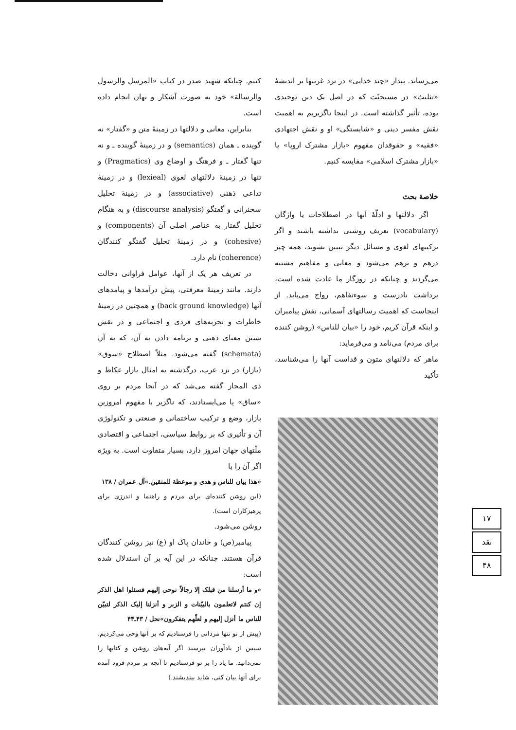می‌رساند. پندار «چند خدایی» در نزد غربیها بر اندیشهٔ «تثلیث» در مسیحیّت که در اصل یک دین توحیدی بوده، تأثیر گذاشته است. در اینجا ناگزیریم به اهمیت نقش مفسر دینی و «شایستگی» او و نقش اجتهادی «فقیه» و حقوقدان مفهوم «بازار مشترک اروپا» یا «بازار مشترک اسلامی» مقایسه کنیم.
خلاصهٔ بحث
اگر دلالتها و ادلّهٔ آنها در اصطلاحات یا واژگان (vocabulary) تعریف روشنی نداشته باشند و اگر ترکیبهای لغوی و مسائل دیگر تبیین نشوند، همه چیز درهم و برهم می‌شود و معانی و مفاهیم مشتبه می‌گردند و چنانکه در روزگار ما عادت شده است، برداشت نادرست و سوءتفاهم، رواج می‌یابد. از اینجاست که اهمیت رسالتهای آسمانی، نقش پیامبران و اینکه قرآن کریم، خود را «بیان للناس» (روشن کننده برای مردم) می‌نامد و می‌فرماید:
ماهر که دلالتهای متون و قداست آنها را می‌شناسد، تأکید
کنیم. چنانکه شهید صدر در کتاب «المرسل والرسول والرسالة» خود به صورت آشکار و نهان انجام داده است.
بنابراین، معانی و دلالتها در زمینهٔ متن و «گفتار» نه گوینده ـ همان (semantics) و در زمینهٔ گوینده ـ و نه تنها گفتار ـ و فرهنگ و اوضاع وی (Pragmatics) و تنها در زمینهٔ دلالتهای لغوی (lexieal) و در زمینهٔ تداعی ذهنی (associative) و در زمینهٔ تحلیل سخنرانی و گفتگو (discourse analysis) و به هنگام تحلیل گفتار به عناصر اصلی آن (components) و (cohesive) و در زمینهٔ تحلیل گفتگو کنندگان (coherence) نام دارد.
در تعریف هر یک از آنها، عوامل فراوانی دخالت دارند. مانند زمینهٔ معرفتی، پیش درآمدها و پیامدهای آنها (back ground knowledge) و همچنین در زمینهٔ خاطرات و تجربه‌های فردی و اجتماعی و در نقش بستن معنای ذهنی و برنامه دادن به آن، که به آن (schemata) گفته می‌شود. مثلاً اصطلاح «سوق» (بازار) در نزد عرب، درگذشته به امثال بازار عکاظ و ذی المجاز گفته می‌شد که در آنجا مردم بر روی «ساق» پا می‌ایستادند، که ناگزیر با مفهوم امروزین بازار، وضع و ترکیب ساختمانی و صنعتی و تکنولوژی آن و تأثیری که بر روابط سیاسی، اجتماعی و اقتصادی ملّتهای جهان امروز دارد، بسیار متفاوت است. به ویژه اگر آن را با
«هذا بیان للناس و هدی و موعظة للمتقین.»آل عمران / ۱۳۸
(این روشن کننده‌ای برای مردم و راهنما و اندرزی برای پرهیزکاران است).
روشن می‌شود.
پیامبر(ص) و خاندان پاک او (ع) نیز روشن کنندگان قرآن هستند. چنانکه در این آیه بر آن استدلال شده است:
«و ما أرسلنا من قبلک إلا رجالاً نوحی إلیهم فسئلوا اهل الذکر إن کنتم لاتعلمون بالبیّنات و الزبر و أنزلنا إلیک الذکر لتبیّن للناس ما أنزل إلیهم و لعلّهم یتفکرون»نحل / ۴۳ـ۴۴
(پیش از تو تنها مردانی را فرستادیم که بر آنها وحی می‌کردیم، سپس از یادآوران بپرسید اگر آیه‌های روشن و کتابها را نمی‌دانید. ما یاد را بر تو فرستادیم تا آنچه بر مردم فرود آمده برای آنها بیان کنی، شاید بیندیشند.)
۱۷
نقد
۴۸